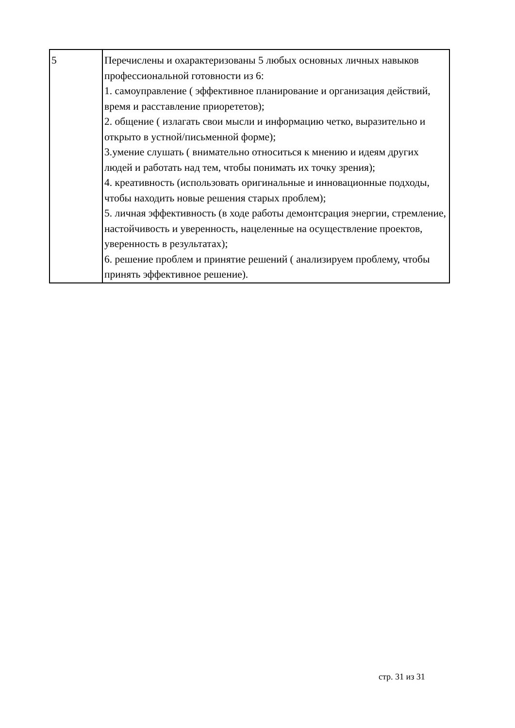| 5 | Перечислены и охарактеризованы 5 любых основных личных навыков профессиональной готовности из 6: 1. самоуправление ( эффективное планирование и организация действий, время и расставление приорететов); 2. общение ( излагать свои мысли и информацию четко, выразительно и открыто в устной/письменной форме); 3.умение слушать ( внимательно относиться к мнению и идеям других людей и работать над тем, чтобы понимать их точку зрения); 4. креативность (использовать оригинальные и инновационные подходы, чтобы находить новые решения старых проблем); 5. личная эффективность (в ходе работы демонтсрация энергии, стремление, настойчивость и уверенность, нацеленные на осуществление проектов, уверенность в результатах); 6. решение проблем и принятие решений ( анализируем проблему, чтобы принять эффективное решение). |
стр. 31 из 31